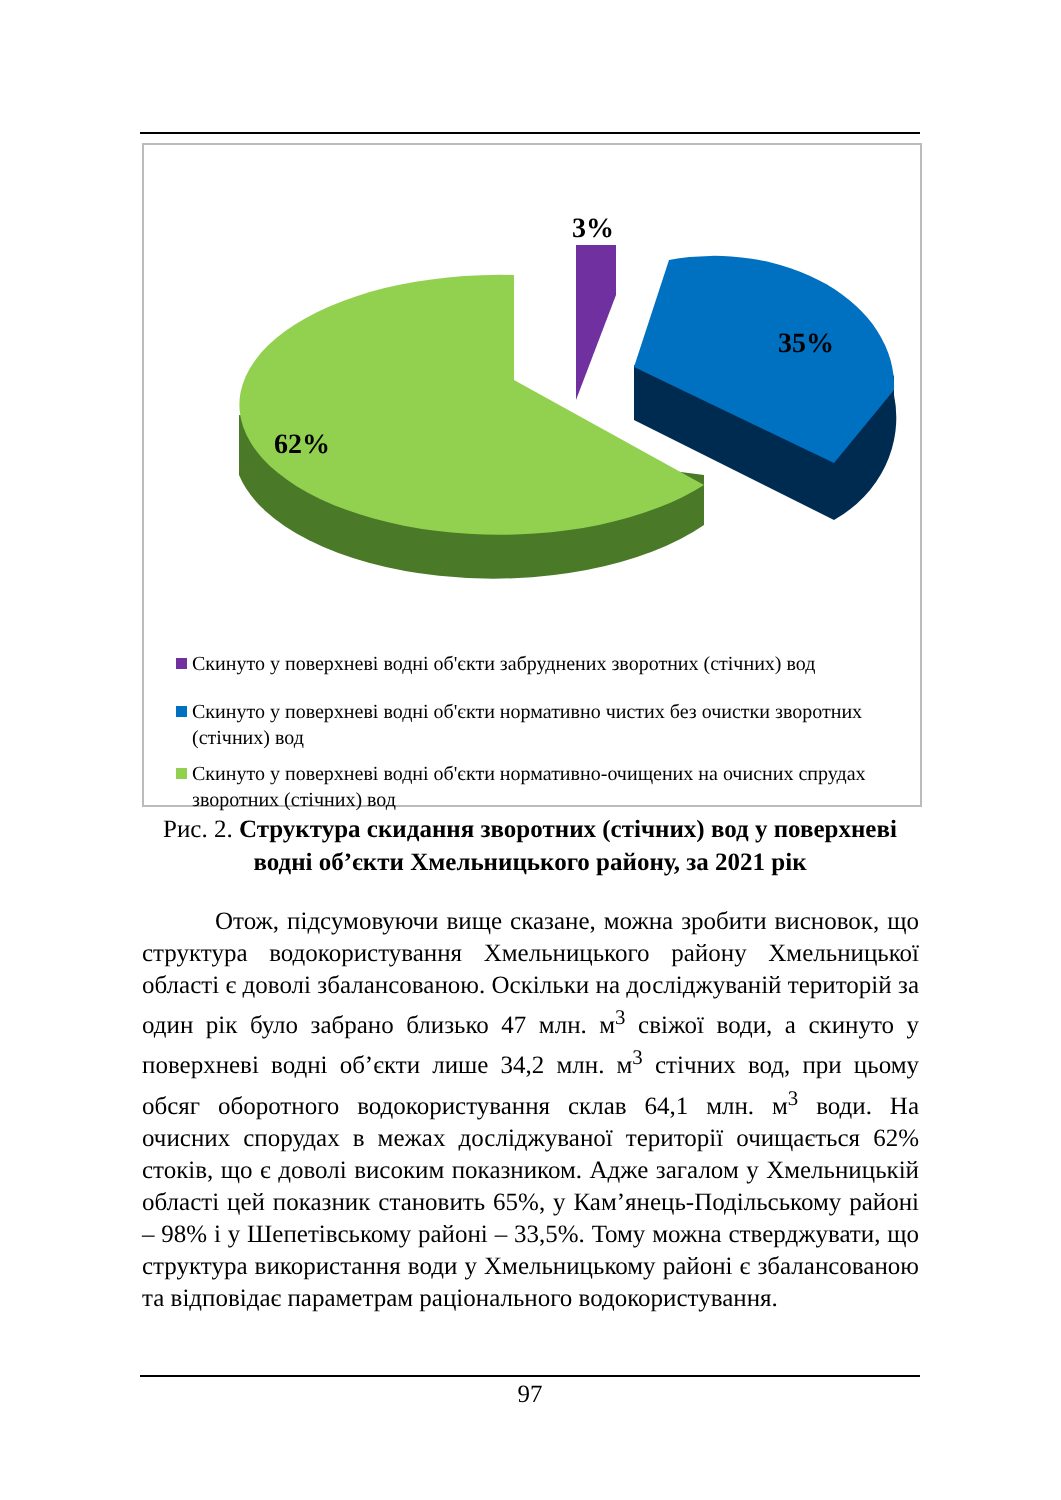3%
35%
62%
Скинуто у поверхневі водні об'єкти забруднених зворотних (стічних) вод
Скинуто у поверхневі водні об'єкти нормативно чистих без очистки зворотних (стічних) вод
Скинуто у поверхневі водні об'єкти нормативно-очищених на очисних спрудах зворотних (стічних) вод
Рис. 2. Структура скидання зворотних (стічних) вод у поверхневі водні об’єкти Хмельницького району, за 2021 рік
Отож, підсумовуючи вище сказане, можна зробити висновок, що структура водокористування Хмельницького району Хмельницької області є доволі збалансованою. Оскільки на досліджуваній територій за один рік було забрано близько 47 млн. м<sup>3</sup> свіжої води, а скинуто у поверхневі водні об’єкти лише 34,2 млн. м<sup>3</sup> стічних вод, при цьому обсяг оборотного водокористування склав 64,1 млн. м<sup>3</sup> води. На очисних спорудах в межах досліджуваної території очищається 62% стоків, що є доволі високим показником. Адже загалом у Хмельницькій області цей показник становить 65%, у Кам’янець-Подільському районі – 98% і у Шепетівському районі – 33,5%. Тому можна стверджувати, що структура використання води у Хмельницькому районі є збалансованою та відповідає параметрам раціонального водокористування.
97